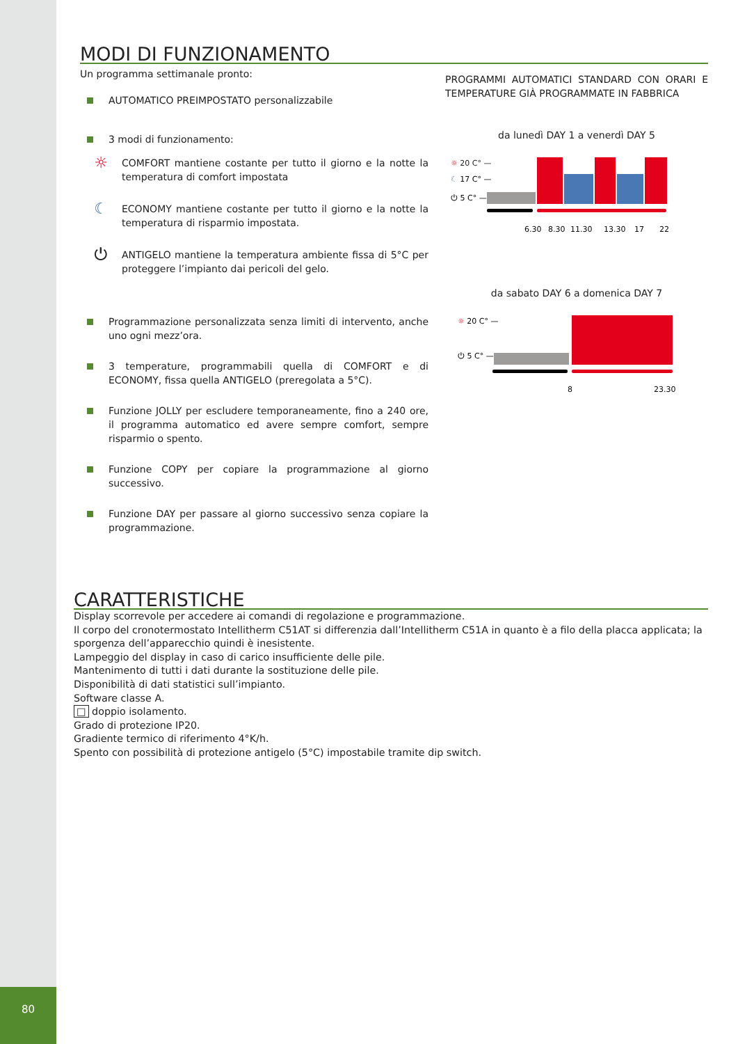80
MODI DI FUNZIONAMENTO
Un programma settimanale pronto:
AUTOMATICO PREIMPOSTATO personalizzabile
3 modi di funzionamento:
☼
COMFORT mantiene costante per tutto il giorno e la notte la temperatura di comfort impostata
☾
ECONOMY mantiene costante per tutto il giorno e la notte la temperatura di risparmio impostata.
⏻
ANTIGELO mantiene la temperatura ambiente fissa di 5°C per proteggere l’impianto dai pericoli del gelo.
Programmazione personalizzata senza limiti di intervento, anche uno ogni mezz’ora.
3 temperature, programmabili quella di COMFORT e di ECONOMY, fissa quella ANTIGELO (preregolata a 5°C).
Funzione JOLLY per escludere temporaneamente, fino a 240 ore, il programma automatico ed avere sempre comfort, sempre risparmio o spento.
Funzione COPY per copiare la programmazione al giorno successivo.
Funzione DAY per passare al giorno successivo senza copiare la programmazione.
PROGRAMMI AUTOMATICI STANDARD CON ORARI E TEMPERATURE GIÀ PROGRAMMATE IN FABBRICA
da lunedì DAY 1 a venerdì DAY 5
☼ 20 C° —
☾ 17 C° —
⏻ 5 C° —
6.30
8.30
11.30
13.30
17
22
da sabato DAY 6 a domenica DAY 7
☼ 20 C° —
⏻ 5 C° —
8
23.30
CARATTERISTICHE
Display scorrevole per accedere ai comandi di regolazione e programmazione.
Il corpo del cronotermostato Intellitherm C51AT si differenzia dall’Intellitherm C51A in quanto è a filo della placca applicata; la sporgenza dell’apparecchio quindi è inesistente.
Lampeggio del display in caso di carico insufficiente delle pile.
Mantenimento di tutti i dati durante la sostituzione delle pile.
Disponibilità di dati statistici sull’impianto.
Software classe A.
□ doppio isolamento.
Grado di protezione IP20.
Gradiente termico di riferimento 4°K/h.
Spento con possibilità di protezione antigelo (5°C) impostabile tramite dip switch.